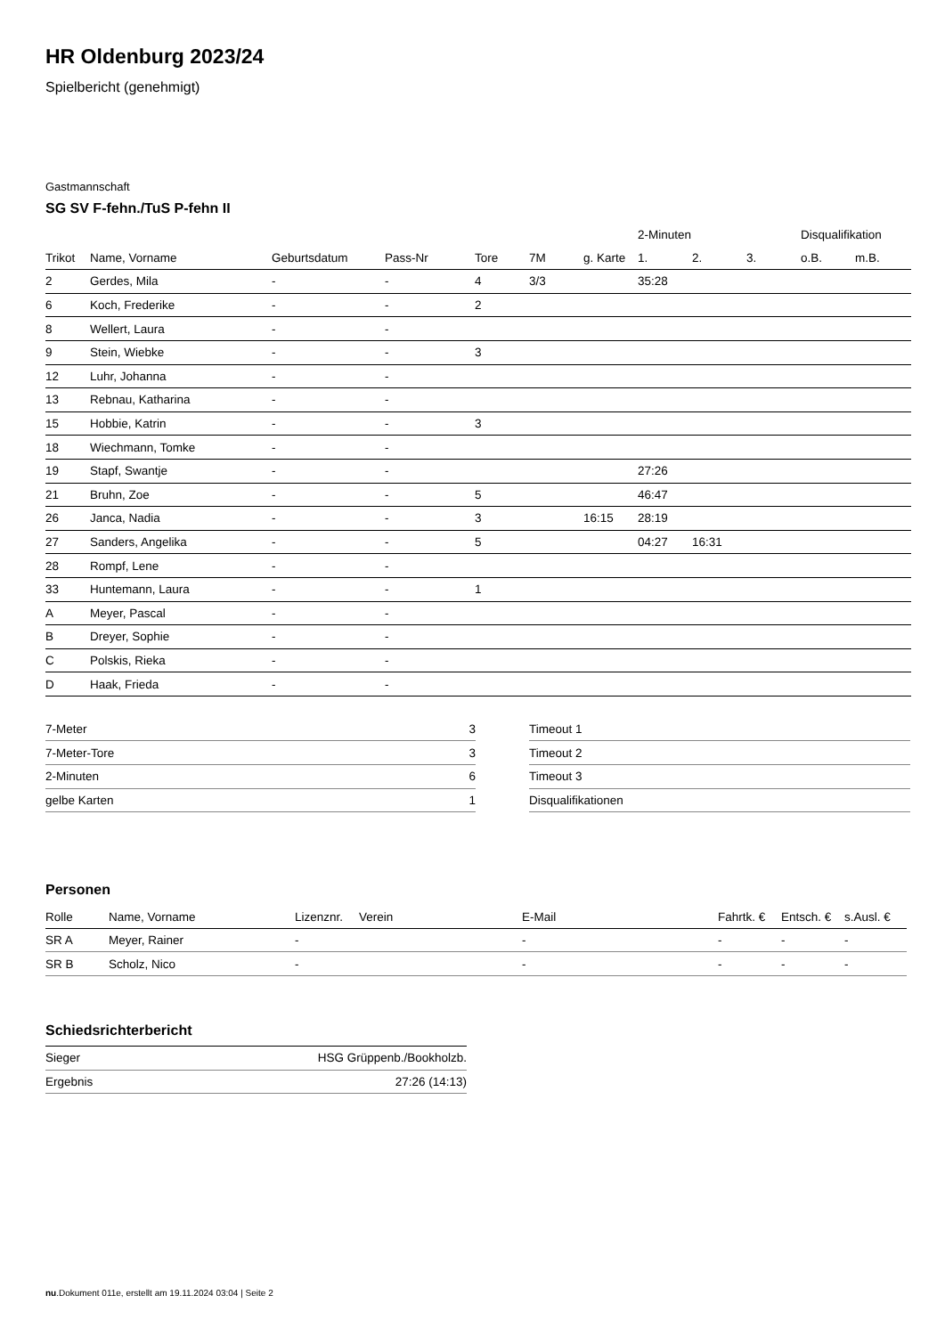HR Oldenburg 2023/24
Spielbericht (genehmigt)
Gastmannschaft
SG SV F-fehn./TuS P-fehn II
| | | | | | | | 2-Minuten | | | Disqualifikation | |
| --- | --- | --- | --- | --- | --- | --- | --- | --- | --- | --- | --- |
| Trikot | Name, Vorname | Geburtsdatum | Pass-Nr | Tore | 7M | g. Karte | 1. | 2. | 3. | o.B. | m.B. |
| 2 | Gerdes, Mila | - | - | 4 | 3/3 | | 35:28 | | | | |
| 6 | Koch, Frederike | - | - | 2 | | | | | | | |
| 8 | Wellert, Laura | - | - | | | | | | | | |
| 9 | Stein, Wiebke | - | - | 3 | | | | | | | |
| 12 | Luhr, Johanna | - | - | | | | | | | | |
| 13 | Rebnau, Katharina | - | - | | | | | | | | |
| 15 | Hobbie, Katrin | - | - | 3 | | | | | | | |
| 18 | Wiechmann, Tomke | - | - | | | | | | | | |
| 19 | Stapf, Swantje | - | - | | | | 27:26 | | | | |
| 21 | Bruhn, Zoe | - | - | 5 | | | 46:47 | | | | |
| 26 | Janca, Nadia | - | - | 3 | | 16:15 | 28:19 | | | | |
| 27 | Sanders, Angelika | - | - | 5 | | | 04:27 | 16:31 | | | |
| 28 | Rompf, Lene | - | - | | | | | | | | |
| 33 | Huntemann, Laura | - | - | 1 | | | | | | | |
| A | Meyer, Pascal | - | - | | | | | | | | |
| B | Dreyer, Sophie | - | - | | | | | | | | |
| C | Polskis, Rieka | - | - | | | | | | | | |
| D | Haak, Frieda | - | - | | | | | | | | |
| 7-Meter | 3 |
| 7-Meter-Tore | 3 |
| 2-Minuten | 6 |
| gelbe Karten | 1 |
| Timeout 1 |
| Timeout 2 |
| Timeout 3 |
| Disqualifikationen |
Personen
| Rolle | Name, Vorname | Lizenznr. | Verein | E-Mail | Fahrtk. € | Entsch. € | s.Ausl. € |
| --- | --- | --- | --- | --- | --- | --- | --- |
| SR A | Meyer, Rainer | - | | - | - | - | - |
| SR B | Scholz, Nico | - | | - | - | - | - |
Schiedsrichterbericht
| Sieger | HSG Grüppenb./Bookholzb. |
| Ergebnis | 27:26 (14:13) |
nu.Dokument 011e, erstellt am 19.11.2024 03:04 | Seite 2